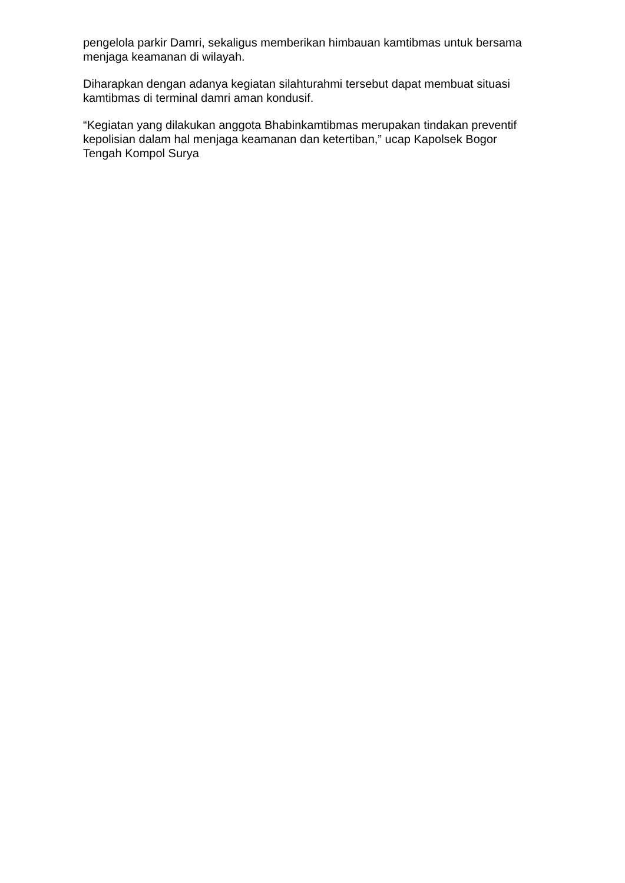pengelola parkir Damri, sekaligus memberikan himbauan kamtibmas untuk bersama menjaga keamanan di wilayah.
Diharapkan dengan adanya kegiatan silahturahmi tersebut dapat membuat situasi kamtibmas di terminal damri aman kondusif.
“Kegiatan yang dilakukan anggota Bhabinkamtibmas merupakan tindakan preventif kepolisian dalam hal menjaga keamanan dan ketertiban,” ucap Kapolsek Bogor Tengah Kompol Surya